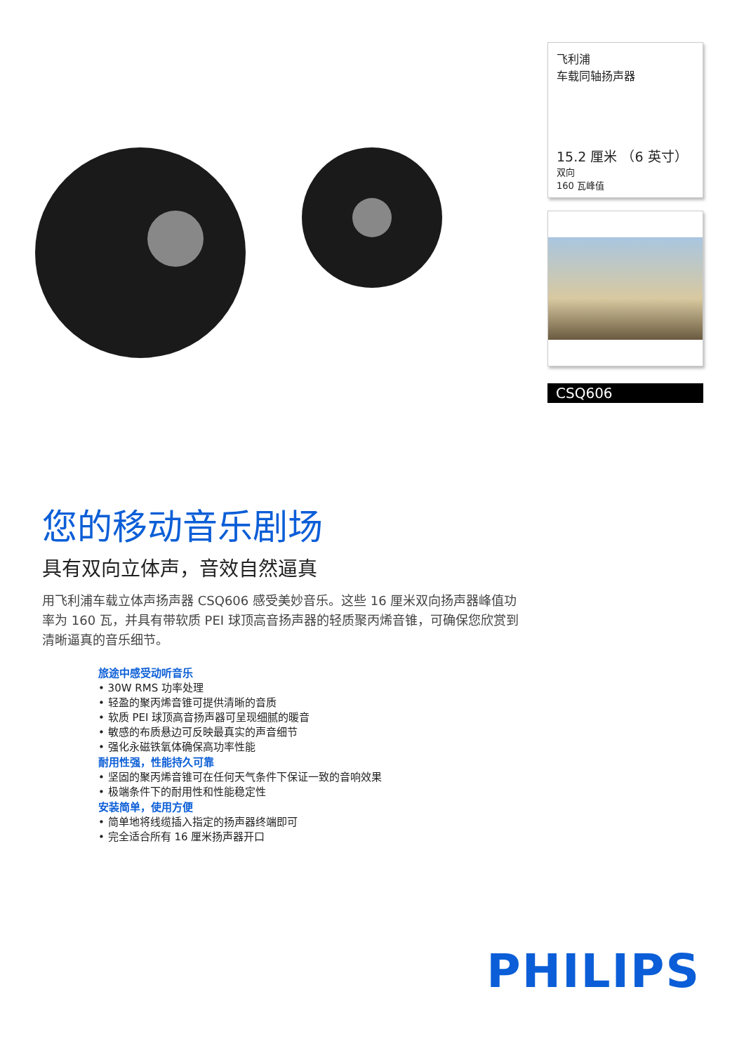飞利浦
车载同轴扬声器
15.2 厘米 （6 英寸）
双向
160 瓦峰值
CSQ606
您的移动音乐剧场
具有双向立体声，音效自然逼真
用飞利浦车载立体声扬声器 CSQ606 感受美妙音乐。这些 16 厘米双向扬声器峰值功率为 160 瓦，并具有带软质 PEI 球顶高音扬声器的轻质聚丙烯音锥，可确保您欣赏到清晰逼真的音乐细节。
旅途中感受动听音乐
• 30W RMS 功率处理
• 轻盈的聚丙烯音锥可提供清晰的音质
• 软质 PEI 球顶高音扬声器可呈现细腻的暖音
• 敏感的布质悬边可反映最真实的声音细节
• 强化永磁铁氧体确保高功率性能
耐用性强，性能持久可靠
• 坚固的聚丙烯音锥可在任何天气条件下保证一致的音响效果
• 极端条件下的耐用性和性能稳定性
安装简单，使用方便
• 简单地将线缆插入指定的扬声器终端即可
• 完全适合所有 16 厘米扬声器开口
PHILIPS